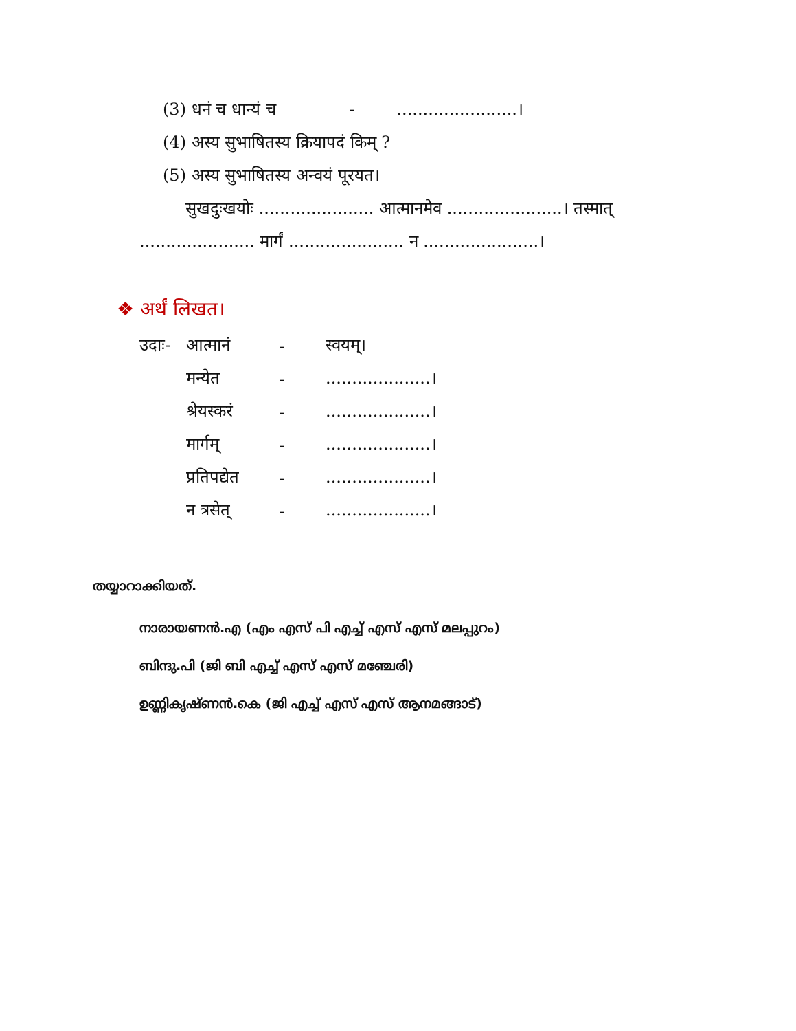(3) धनं च धान्यं च - .......................।
(4) अस्य सुभाषितस्य क्रियापदं किम् ?
(5) अस्य सुभाषितस्य अन्वयं पूरयत।
सुखदुःखयोः ...................... आत्मानमेव ......................। तस्मात्
...................... मार्गं ...................... न ......................।
❖ अर्थं लिखत।
| उदाः- | आत्मानं | - | स्वयम्। |
| | मन्येत | - | ....................। |
| | श्रेयस्करं | - | ....................। |
| | मार्गम् | - | ....................। |
| | प्रतिपद्येत | - | ....................। |
| | न त्रसेत् | - | ....................। |
തയ്യാറാക്കിയത്.
നാരായണൻ.എ (എം എസ് പി എച്ച് എസ് എസ് മലപ്പുറം)
ബിന്ദു.പി (ജി ബി എച്ച് എസ് എസ് മഞ്ചേരി)
ഉണ്ണികൃഷ്ണൻ.കെ (ജി എച്ച് എസ് എസ് ആനമങ്ങാട്)